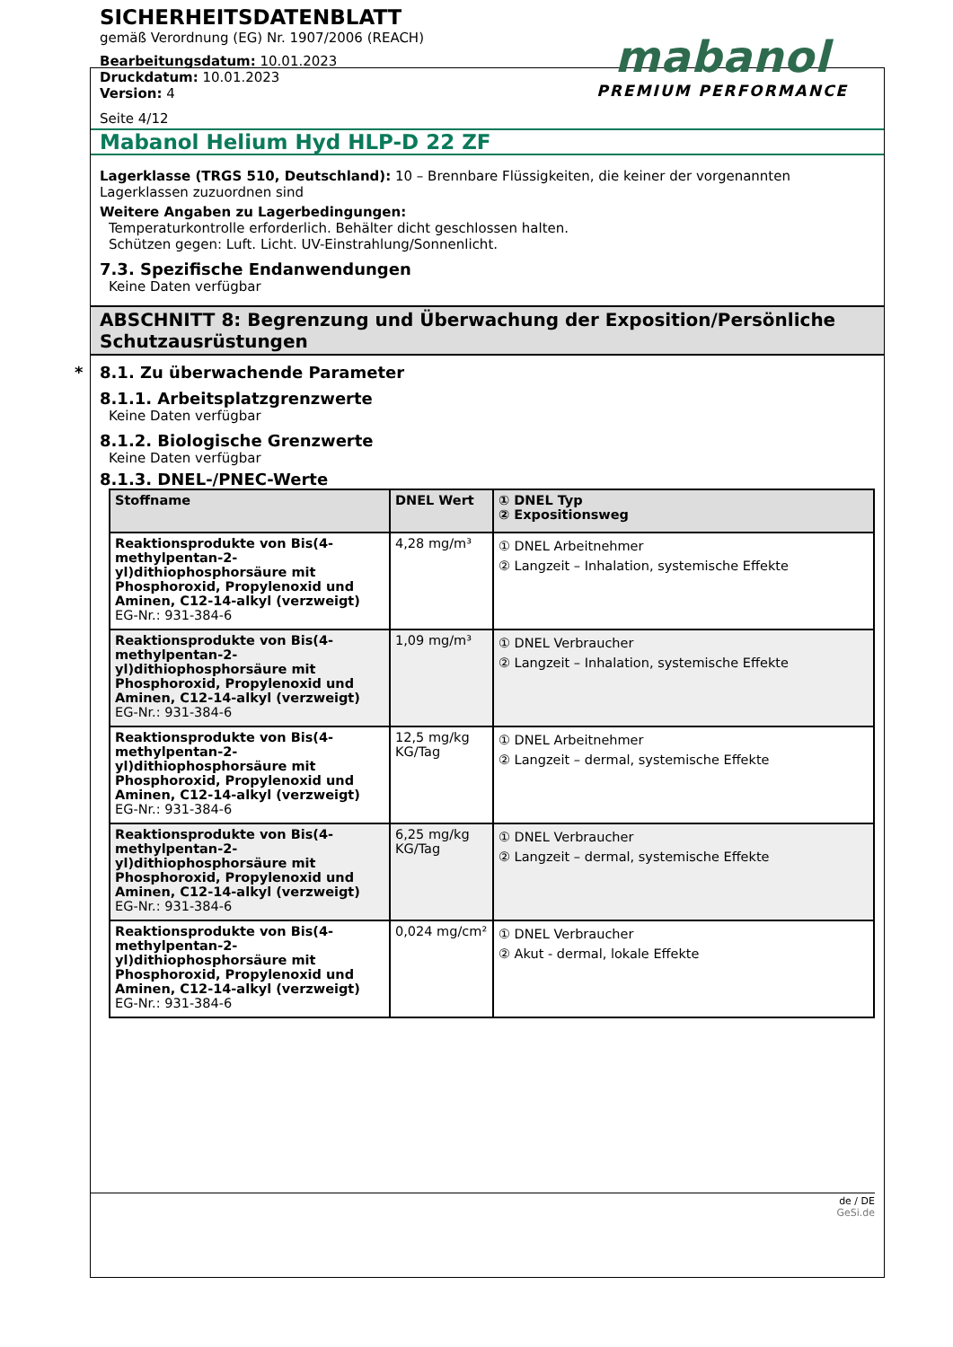SICHERHEITSDATENBLATT
gemäß Verordnung (EG) Nr. 1907/2006 (REACH)
Bearbeitungsdatum: 10.01.2023
Druckdatum: 10.01.2023
Version: 4
Seite 4/12
mabanol
PREMIUM PERFORMANCE
Mabanol Helium Hyd HLP-D 22 ZF
Lagerklasse (TRGS 510, Deutschland): 10 – Brennbare Flüssigkeiten, die keiner der vorgenannten Lagerklassen zuzuordnen sind
Weitere Angaben zu Lagerbedingungen:
Temperaturkontrolle erforderlich. Behälter dicht geschlossen halten.
Schützen gegen: Luft. Licht. UV-Einstrahlung/Sonnenlicht.
7.3. Spezifische Endanwendungen
Keine Daten verfügbar
ABSCHNITT 8: Begrenzung und Überwachung der Exposition/Persönliche Schutzausrüstungen
* 8.1. Zu überwachende Parameter
8.1.1. Arbeitsplatzgrenzwerte
Keine Daten verfügbar
8.1.2. Biologische Grenzwerte
Keine Daten verfügbar
8.1.3. DNEL-/PNEC-Werte
| Stoffname | DNEL Wert | ① DNEL Typ ② Expositionsweg |
| --- | --- | --- |
| Reaktionsprodukte von Bis(4-methylpentan-2-yl)dithiophosphorsäure mit Phosphoroxid, Propylenoxid und Aminen, C12-14-alkyl (verzweigt) EG-Nr.: 931-384-6 | 4,28 mg/m³ | ① DNEL Arbeitnehmer ② Langzeit – Inhalation, systemische Effekte |
| Reaktionsprodukte von Bis(4-methylpentan-2-yl)dithiophosphorsäure mit Phosphoroxid, Propylenoxid und Aminen, C12-14-alkyl (verzweigt) EG-Nr.: 931-384-6 | 1,09 mg/m³ | ① DNEL Verbraucher ② Langzeit – Inhalation, systemische Effekte |
| Reaktionsprodukte von Bis(4-methylpentan-2-yl)dithiophosphorsäure mit Phosphoroxid, Propylenoxid und Aminen, C12-14-alkyl (verzweigt) EG-Nr.: 931-384-6 | 12,5 mg/kg KG/Tag | ① DNEL Arbeitnehmer ② Langzeit – dermal, systemische Effekte |
| Reaktionsprodukte von Bis(4-methylpentan-2-yl)dithiophosphorsäure mit Phosphoroxid, Propylenoxid und Aminen, C12-14-alkyl (verzweigt) EG-Nr.: 931-384-6 | 6,25 mg/kg KG/Tag | ① DNEL Verbraucher ② Langzeit – dermal, systemische Effekte |
| Reaktionsprodukte von Bis(4-methylpentan-2-yl)dithiophosphorsäure mit Phosphoroxid, Propylenoxid und Aminen, C12-14-alkyl (verzweigt) EG-Nr.: 931-384-6 | 0,024 mg/cm² | ① DNEL Verbraucher ② Akut - dermal, lokale Effekte |
de / DE
GeSi.de